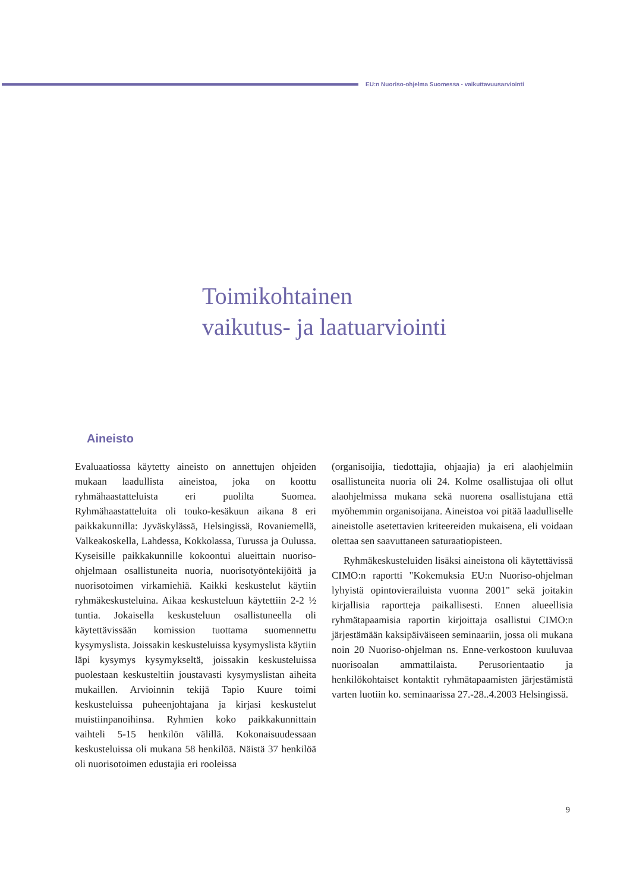EU:n Nuoriso-ohjelma Suomessa - vaikuttavuusarviointi
Toimikohtainen
vaikutus- ja laatuarviointi
Aineisto
Evaluaatiossa käytetty aineisto on annettujen ohjeiden mukaan laadullista aineistoa, joka on koottu ryhmähaastatteluista eri puolilta Suomea. Ryhmähaastatteluita oli touko-kesäkuun aikana 8 eri paikkakunnilla: Jyväskylässä, Helsingissä, Rovaniemellä, Valkeakoskella, Lahdessa, Kokkolassa, Turussa ja Oulussa. Kyseisille paikkakunnille kokoontui alueittain nuoriso-ohjelmaan osallistuneita nuoria, nuorisotyöntekijöitä ja nuorisotoimen virkamiehiä. Kaikki keskustelut käytiin ryhmäkeskusteluina. Aikaa keskusteluun käytettiin 2-2 ½ tuntia. Jokaisella keskusteluun osallistuneella oli käytettävissään komission tuottama suomennettu kysymyslista. Joissakin keskusteluissa kysymyslista käytiin läpi kysymys kysymykseltä, joissakin keskusteluissa puolestaan keskusteltiin joustavasti kysymyslistan aiheita mukaillen. Arvioinnin tekijä Tapio Kuure toimi keskusteluissa puheenjohtajana ja kirjasi keskustelut muistiinpanoihinsa. Ryhmien koko paikkakunnittain vaihteli 5-15 henkilön välillä. Kokonaisuudessaan keskusteluissa oli mukana 58 henkilöä. Näistä 37 henkilöä oli nuorisotoimen edustajia eri rooleissa
(organisoijia, tiedottajia, ohjaajia) ja eri alaohjelmiin osallistuneita nuoria oli 24. Kolme osallistujaa oli ollut alaohjelmissa mukana sekä nuorena osallistujana että myöhemmin organisoijana. Aineistoa voi pitää laadulliselle aineistolle asetettavien kriteereiden mukaisena, eli voidaan olettaa sen saavuttaneen saturaatiopisteen.
Ryhmäkeskusteluiden lisäksi aineistona oli käytettävissä CIMO:n raportti "Kokemuksia EU:n Nuoriso-ohjelman lyhyistä opintovierailuista vuonna 2001" sekä joitakin kirjallisia raportteja paikallisesti. Ennen alueellisia ryhmätapaamisia raportin kirjoittaja osallistui CIMO:n järjestämään kaksipäiväiseen seminaariin, jossa oli mukana noin 20 Nuoriso-ohjelman ns. Enne-verkostoon kuuluvaa nuorisoalan ammattilaista. Perusorientaatio ja henkilökohtaiset kontaktit ryhmätapaamisten järjestämistä varten luotiin ko. seminaarissa 27.-28..4.2003 Helsingissä.
9